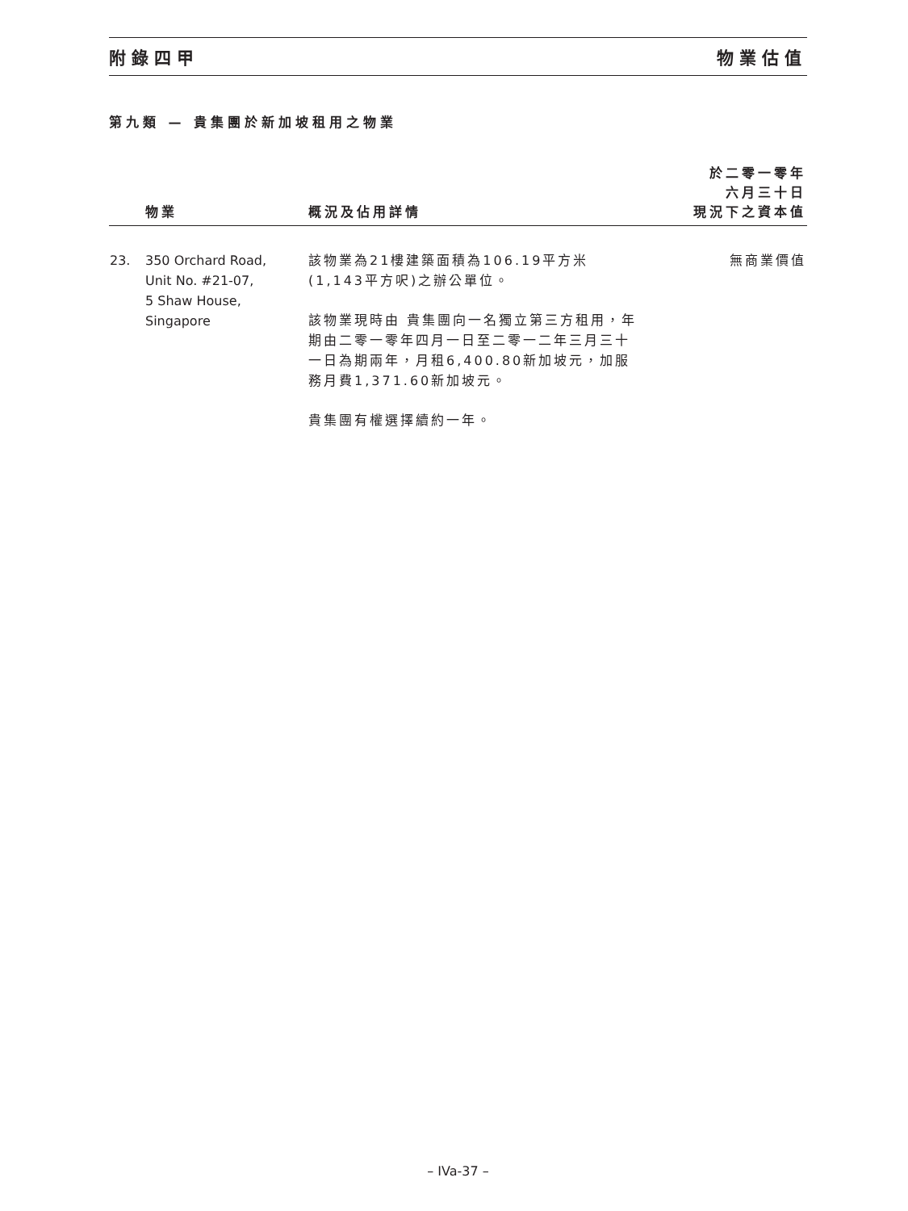附錄四甲 物業估值
第九類 — 貴集團於新加坡租用之物業
| | 物業 | 概況及佔用詳情 | 於二零一零年 六月三十日 現況下之資本值 |
| --- | --- | --- | --- |
| 23. | 350 Orchard Road, Unit No. #21-07, 5 Shaw House, Singapore | 該物業為21樓建築面積為106.19平方米(1,143平方呎)之辦公單位。 該物業現時由 貴集團向一名獨立第三方租用，年期由二零一零年四月一日至二零一二年三月三十一日為期兩年，月租6,400.80新加坡元，加服務月費1,371.60新加坡元。 貴集團有權選擇續約一年。 | 無商業價值 |
– IVa-37 –